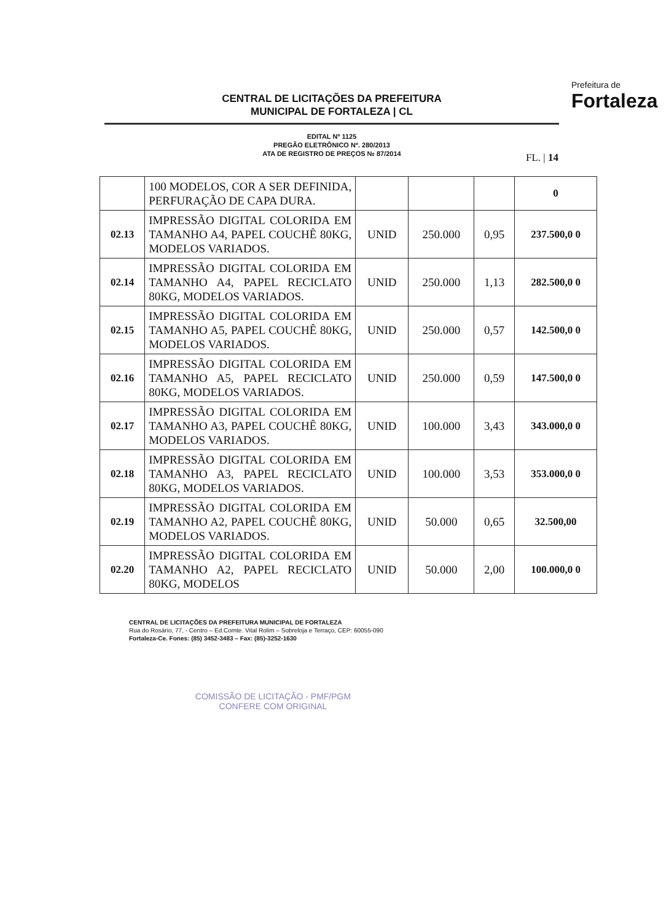CENTRAL DE LICITAÇÕES DA PREFEITURA
MUNICIPAL DE FORTALEZA | CL
EDITAL Nº 1125
PREGÃO ELETRÔNICO Nº. 280/2013
ATA DE REGISTRO DE PREÇOS № 87/2014
Prefeitura de
Fortaleza
FL. | 14
| | 100 MODELOS, COR A SER DEFINIDA, PERFURAÇÃO DE CAPA DURA. | | | | 0 |
| 02.13 | IMPRESSÃO DIGITAL COLORIDA EM TAMANHO A4, PAPEL COUCHÊ 80KG, MODELOS VARIADOS. | UNID | 250.000 | 0,95 | 237.500,0 0 |
| 02.14 | IMPRESSÃO DIGITAL COLORIDA EM TAMANHO A4, PAPEL RECICLATO 80KG, MODELOS VARIADOS. | UNID | 250.000 | 1,13 | 282.500,0 0 |
| 02.15 | IMPRESSÃO DIGITAL COLORIDA EM TAMANHO A5, PAPEL COUCHÊ 80KG, MODELOS VARIADOS. | UNID | 250.000 | 0,57 | 142.500,0 0 |
| 02.16 | IMPRESSÃO DIGITAL COLORIDA EM TAMANHO A5, PAPEL RECICLATO 80KG, MODELOS VARIADOS. | UNID | 250.000 | 0,59 | 147.500,0 0 |
| 02.17 | IMPRESSÃO DIGITAL COLORIDA EM TAMANHO A3, PAPEL COUCHÊ 80KG, MODELOS VARIADOS. | UNID | 100.000 | 3,43 | 343.000,0 0 |
| 02.18 | IMPRESSÃO DIGITAL COLORIDA EM TAMANHO A3, PAPEL RECICLATO 80KG, MODELOS VARIADOS. | UNID | 100.000 | 3,53 | 353.000,0 0 |
| 02.19 | IMPRESSÃO DIGITAL COLORIDA EM TAMANHO A2, PAPEL COUCHÊ 80KG, MODELOS VARIADOS. | UNID | 50.000 | 0,65 | 32.500,00 |
| 02.20 | IMPRESSÃO DIGITAL COLORIDA EM TAMANHO A2, PAPEL RECICLATO 80KG, MODELOS | UNID | 50.000 | 2,00 | 100.000,0 0 |
CENTRAL DE LICITAÇÕES DA PREFEITURA MUNICIPAL DE FORTALEZA
Rua do Rosário, 77, - Centro – Ed.Comte. Vital Rolim – Sobreloja e Terraço, CEP: 60055-090
Fortaleza-Ce. Fones: (85) 3452-3483 – Fax: (85)-3252-1630
COMISSÃO DE LICITAÇÃO - PMF/PGM
CONFERE COM ORIGINAL